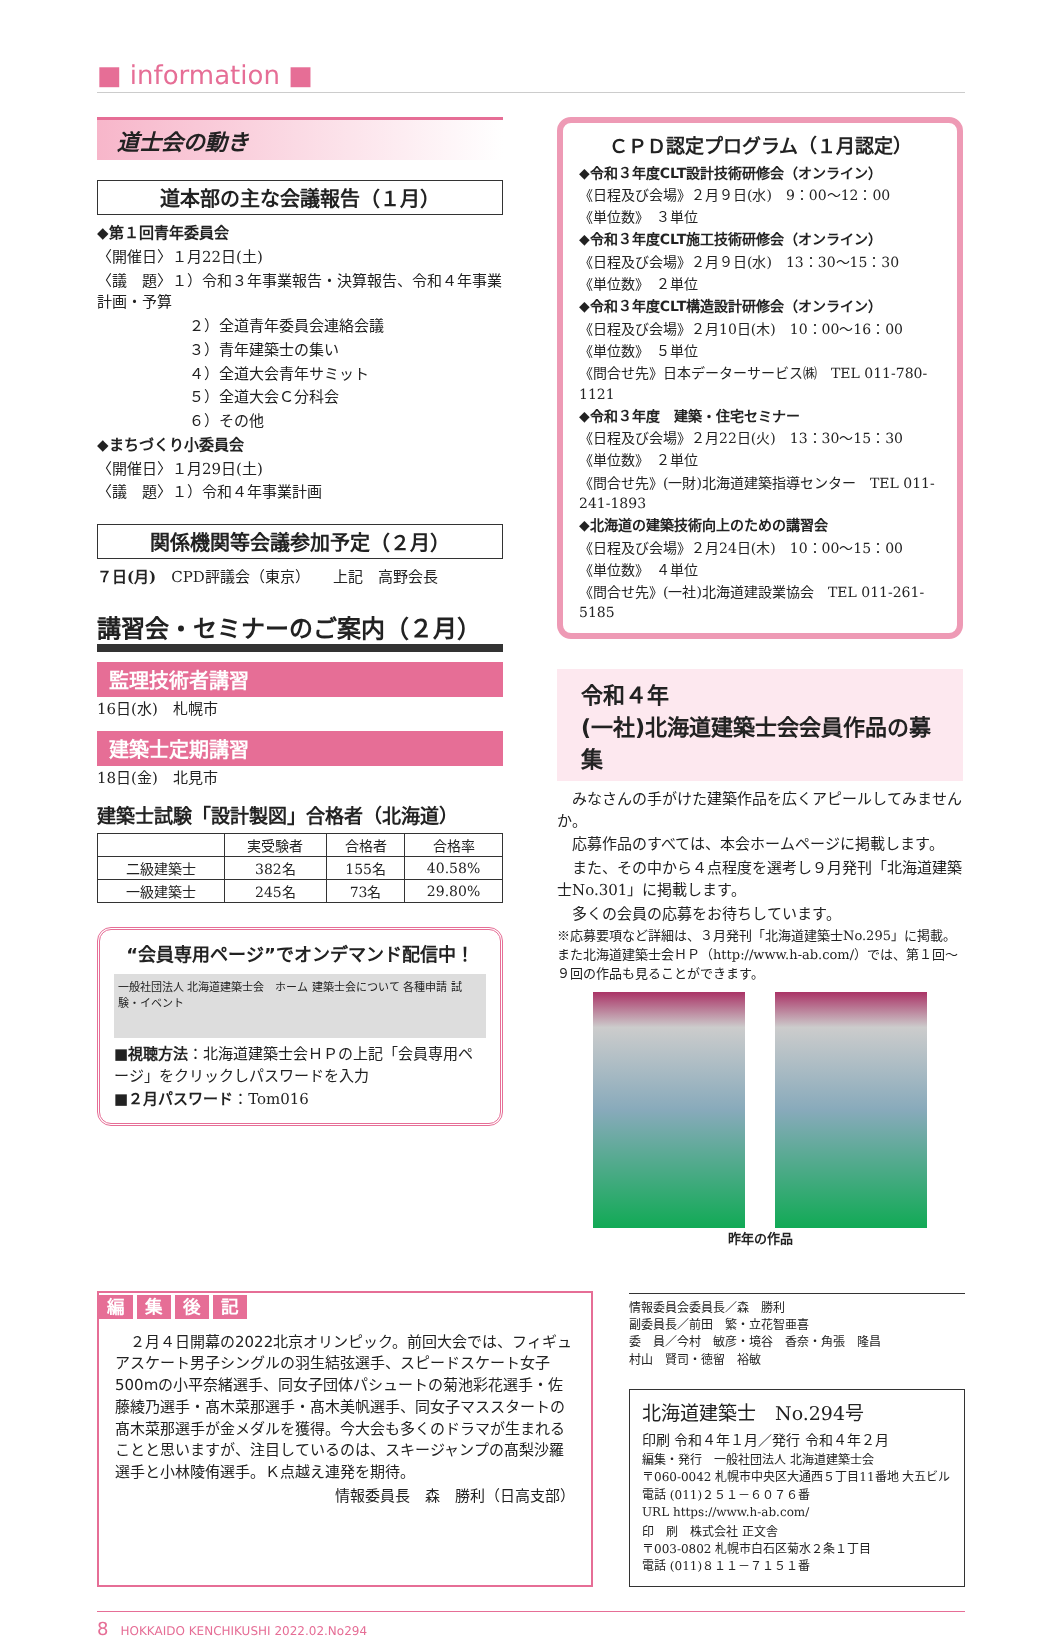■ information ■
道士会の動き
道本部の主な会議報告（１月）
◆第１回青年委員会
〈開催日〉１月22日(土)
〈議　題〉１）令和３年事業報告・決算報告、令和４年事業計画・予算
２）全道青年委員会連絡会議
３）青年建築士の集い
４）全道大会青年サミット
５）全道大会Ｃ分科会
６）その他
◆まちづくり小委員会
〈開催日〉１月29日(土)
〈議　題〉１）令和４年事業計画
関係機関等会議参加予定（２月）
７日(月)　CPD評議会（東京）　　上記　高野会長
講習会・セミナーのご案内（２月）
監理技術者講習
16日(水)　札幌市
建築士定期講習
18日(金)　北見市
建築士試験「設計製図」合格者（北海道）
| | 実受験者 | 合格者 | 合格率 |
| --- | --- | --- | --- |
| 二級建築士 | 382名 | 155名 | 40.58% |
| 一級建築士 | 245名 | 73名 | 29.80% |
“会員専用ページ”でオンデマンド配信中！
一般社団法人 北海道建築士会　ホーム 建築士会について 各種申請 試験・イベント
■視聴方法：北海道建築士会ＨＰの上記「会員専用ページ」をクリックしパスワードを入力
■２月パスワード：Tom016
ＣＰＤ認定プログラム（１月認定）
◆令和３年度CLT設計技術研修会（オンライン）
《日程及び会場》２月９日(水)　9：00～12：00
《単位数》　３単位
◆令和３年度CLT施工技術研修会（オンライン）
《日程及び会場》２月９日(水)　13：30～15：30
《単位数》　２単位
◆令和３年度CLT構造設計研修会（オンライン）
《日程及び会場》２月10日(木)　10：00～16：00
《単位数》　５単位
《問合せ先》日本データーサービス㈱　TEL 011-780-1121
◆令和３年度　建築・住宅セミナー
《日程及び会場》２月22日(火)　13：30～15：30
《単位数》　２単位
《問合せ先》(一財)北海道建築指導センター　TEL 011-241-1893
◆北海道の建築技術向上のための講習会
《日程及び会場》２月24日(木)　10：00～15：00
《単位数》　４単位
《問合せ先》(一社)北海道建設業協会　TEL 011-261-5185
令和４年
(一社)北海道建築士会会員作品の募集
　みなさんの手がけた建築作品を広くアピールしてみませんか。
　応募作品のすべては、本会ホームページに掲載します。
　また、その中から４点程度を選考し９月発刊「北海道建築士No.301」に掲載します。
　多くの会員の応募をお待ちしています。
※応募要項など詳細は、３月発刊「北海道建築士No.295」に掲載。また北海道建築士会ＨＰ（http://www.h-ab.com/）では、第１回～９回の作品も見ることができます。
昨年の作品
編集後記
　２月４日開幕の2022北京オリンピック。前回大会では、フィギュアスケート男子シングルの羽生結弦選手、スピードスケート女子500mの小平奈緒選手、同女子団体パシュートの菊池彩花選手・佐藤綾乃選手・髙木菜那選手・髙木美帆選手、同女子マススタートの髙木菜那選手が金メダルを獲得。今大会も多くのドラマが生まれることと思いますが、注目しているのは、スキージャンプの髙梨沙羅選手と小林陵侑選手。Ｋ点越え連発を期待。
情報委員長　森　勝利（日高支部）
情報委員会委員長／森　勝利
副委員長／前田　繁・立花智亜喜
委　員／今村　敏彦・境谷　香奈・角張　隆昌
村山　賢司・徳留　裕敏
北海道建築士　No.294号
印刷 令和４年１月／発行 令和４年２月
編集・発行　一般社団法人 北海道建築士会
〒060-0042 札幌市中央区大通西５丁目11番地 大五ビル
電話 (011)２５１－６０７６番
URL https://www.h-ab.com/
印　刷　株式会社 正文舎
〒003-0802 札幌市白石区菊水２条１丁目
電話 (011)８１１－７１５１番
8　HOKKAIDO KENCHIKUSHI 2022.02.No294